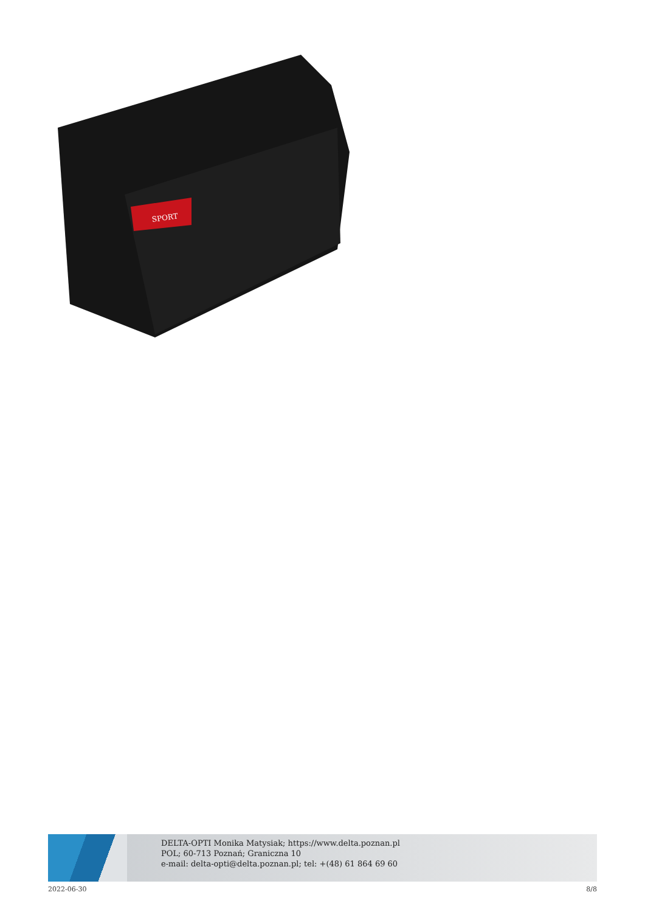SPORT
DELTA-OPTI Monika Matysiak; https://www.delta.poznan.pl
POL; 60-713 Poznań; Graniczna 10
e-mail: delta-opti@delta.poznan.pl; tel: +(48) 61 864 69 60
2022-06-30 8/8